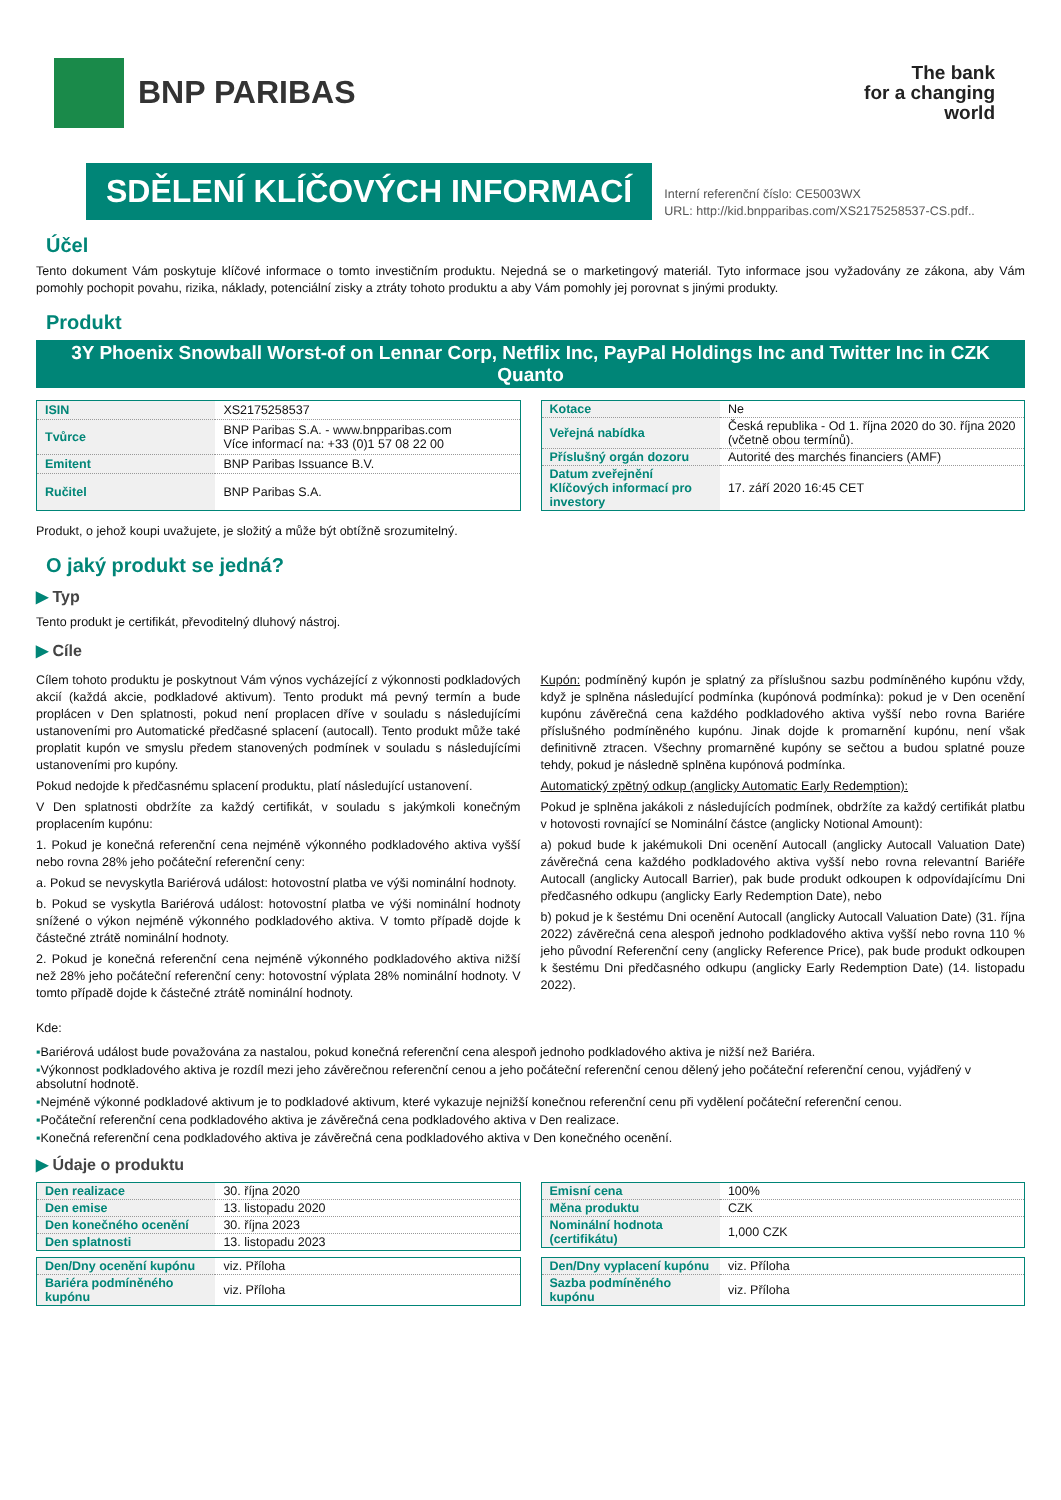BNP PARIBAS
The bank
for a changing
world
SDĚLENÍ KLÍČOVÝCH INFORMACÍ
Interní referenční číslo: CE5003WX
URL: http://kid.bnpparibas.com/XS2175258537-CS.pdf..
Účel
Tento dokument Vám poskytuje klíčové informace o tomto investičním produktu. Nejedná se o marketingový materiál. Tyto informace jsou vyžadovány ze zákona, aby Vám pomohly pochopit povahu, rizika, náklady, potenciální zisky a ztráty tohoto produktu a aby Vám pomohly jej porovnat s jinými produkty.
Produkt
3Y Phoenix Snowball Worst-of on Lennar Corp, Netflix Inc, PayPal Holdings Inc and Twitter Inc in CZK Quanto
| ISIN | XS2175258537 |
| Tvůrce | BNP Paribas S.A. - www.bnpparibas.com Více informací na: +33 (0)1 57 08 22 00 |
| Emitent | BNP Paribas Issuance B.V. |
| Ručitel | BNP Paribas S.A. |
| Kotace | Ne |
| Veřejná nabídka | Česká republika - Od 1. října 2020 do 30. října 2020 (včetně obou termínů). |
| Příslušný orgán dozoru | Autorité des marchés financiers (AMF) |
| Datum zveřejnění Klíčových informací pro investory | 17. září 2020 16:45 CET |
Produkt, o jehož koupi uvažujete, je složitý a může být obtížně srozumitelný.
O jaký produkt se jedná?
▶ Typ
Tento produkt je certifikát, převoditelný dluhový nástroj.
▶ Cíle
Cílem tohoto produktu je poskytnout Vám výnos vycházející z výkonnosti podkladových akcií (každá akcie, podkladové aktivum). Tento produkt má pevný termín a bude proplácen v Den splatnosti, pokud není proplacen dříve v souladu s následujícími ustanoveními pro Automatické předčasné splacení (autocall). Tento produkt může také proplatit kupón ve smyslu předem stanovených podmínek v souladu s následujícími ustanoveními pro kupóny.
Pokud nedojde k předčasnému splacení produktu, platí následující ustanovení.
V Den splatnosti obdržíte za každý certifikát, v souladu s jakýmkoli konečným proplacením kupónu:
1. Pokud je konečná referenční cena nejméně výkonného podkladového aktiva vyšší nebo rovna 28% jeho počáteční referenční ceny:
a. Pokud se nevyskytla Bariérová událost: hotovostní platba ve výši nominální hodnoty.
b. Pokud se vyskytla Bariérová událost: hotovostní platba ve výši nominální hodnoty snížené o výkon nejméně výkonného podkladového aktiva. V tomto případě dojde k částečné ztrátě nominální hodnoty.
2. Pokud je konečná referenční cena nejméně výkonného podkladového aktiva nižší než 28% jeho počáteční referenční ceny: hotovostní výplata 28% nominální hodnoty. V tomto případě dojde k částečné ztrátě nominální hodnoty.
Kupón: podmíněný kupón je splatný za příslušnou sazbu podmíněného kupónu vždy, když je splněna následující podmínka (kupónová podmínka): pokud je v Den ocenění kupónu závěrečná cena každého podkladového aktiva vyšší nebo rovna Bariére příslušného podmíněného kupónu. Jinak dojde k promarnění kupónu, není však definitivně ztracen. Všechny promarněné kupóny se sečtou a budou splatné pouze tehdy, pokud je následně splněna kupónová podmínka.
Automatický zpětný odkup (anglicky Automatic Early Redemption):
Pokud je splněna jakákoli z následujících podmínek, obdržíte za každý certifikát platbu v hotovosti rovnající se Nominální částce (anglicky Notional Amount):
a) pokud bude k jakémukoli Dni ocenění Autocall (anglicky Autocall Valuation Date) závěrečná cena každého podkladového aktiva vyšší nebo rovna relevantní Bariéře Autocall (anglicky Autocall Barrier), pak bude produkt odkoupen k odpovídajícímu Dni předčasného odkupu (anglicky Early Redemption Date), nebo
b) pokud je k šestému Dni ocenění Autocall (anglicky Autocall Valuation Date) (31. října 2022) závěrečná cena alespoň jednoho podkladového aktiva vyšší nebo rovna 110 % jeho původní Referenční ceny (anglicky Reference Price), pak bude produkt odkoupen k šestému Dni předčasného odkupu (anglicky Early Redemption Date) (14. listopadu 2022).
Kde:
▪Bariérová událost bude považována za nastalou, pokud konečná referenční cena alespoň jednoho podkladového aktiva je nižší než Bariéra.
▪Výkonnost podkladového aktiva je rozdíl mezi jeho závěrečnou referenční cenou a jeho počáteční referenční cenou dělený jeho počáteční referenční cenou, vyjádřený v absolutní hodnotě.
▪Nejméně výkonné podkladové aktivum je to podkladové aktivum, které vykazuje nejnižší konečnou referenční cenu při vydělení počáteční referenční cenou.
▪Počáteční referenční cena podkladového aktiva je závěrečná cena podkladového aktiva v Den realizace.
▪Konečná referenční cena podkladového aktiva je závěrečná cena podkladového aktiva v Den konečného ocenění.
▶ Údaje o produktu
| Den realizace | 30. října 2020 |
| Den emise | 13. listopadu 2020 |
| Den konečného ocenění | 30. října 2023 |
| Den splatnosti | 13. listopadu 2023 |
| Emisní cena | 100% |
| Měna produktu | CZK |
| Nominální hodnota (certifikátu) | 1,000 CZK |
| Den/Dny ocenění kupónu | viz. Příloha |
| Bariéra podmíněného kupónu | viz. Příloha |
| Den/Dny vyplacení kupónu | viz. Příloha |
| Sazba podmíněného kupónu | viz. Příloha |